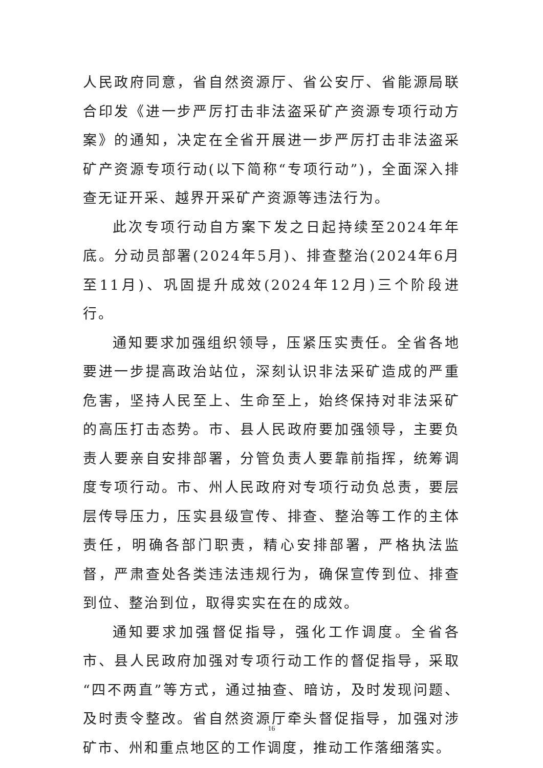人民政府同意，省自然资源厅、省公安厅、省能源局联合印发《进一步严厉打击非法盗采矿产资源专项行动方案》的通知，决定在全省开展进一步严厉打击非法盗采矿产资源专项行动(以下简称“专项行动”)，全面深入排查无证开采、越界开采矿产资源等违法行为。
此次专项行动自方案下发之日起持续至2024年年底。分动员部署(2024年5月)、排查整治(2024年6月至11月)、巩固提升成效(2024年12月)三个阶段进行。
通知要求加强组织领导，压紧压实责任。全省各地要进一步提高政治站位，深刻认识非法采矿造成的严重危害，坚持人民至上、生命至上，始终保持对非法采矿的高压打击态势。市、县人民政府要加强领导，主要负责人要亲自安排部署，分管负责人要靠前指挥，统筹调度专项行动。市、州人民政府对专项行动负总责，要层层传导压力，压实县级宣传、排查、整治等工作的主体责任，明确各部门职责，精心安排部署，严格执法监督，严肃查处各类违法违规行为，确保宣传到位、排查到位、整治到位，取得实实在在的成效。
通知要求加强督促指导，强化工作调度。全省各市、县人民政府加强对专项行动工作的督促指导，采取“四不两直”等方式，通过抽查、暗访，及时发现问题、及时责令整改。省自然资源厅牵头督促指导，加强对涉矿市、州和重点地区的工作调度，推动工作落细落实。
16